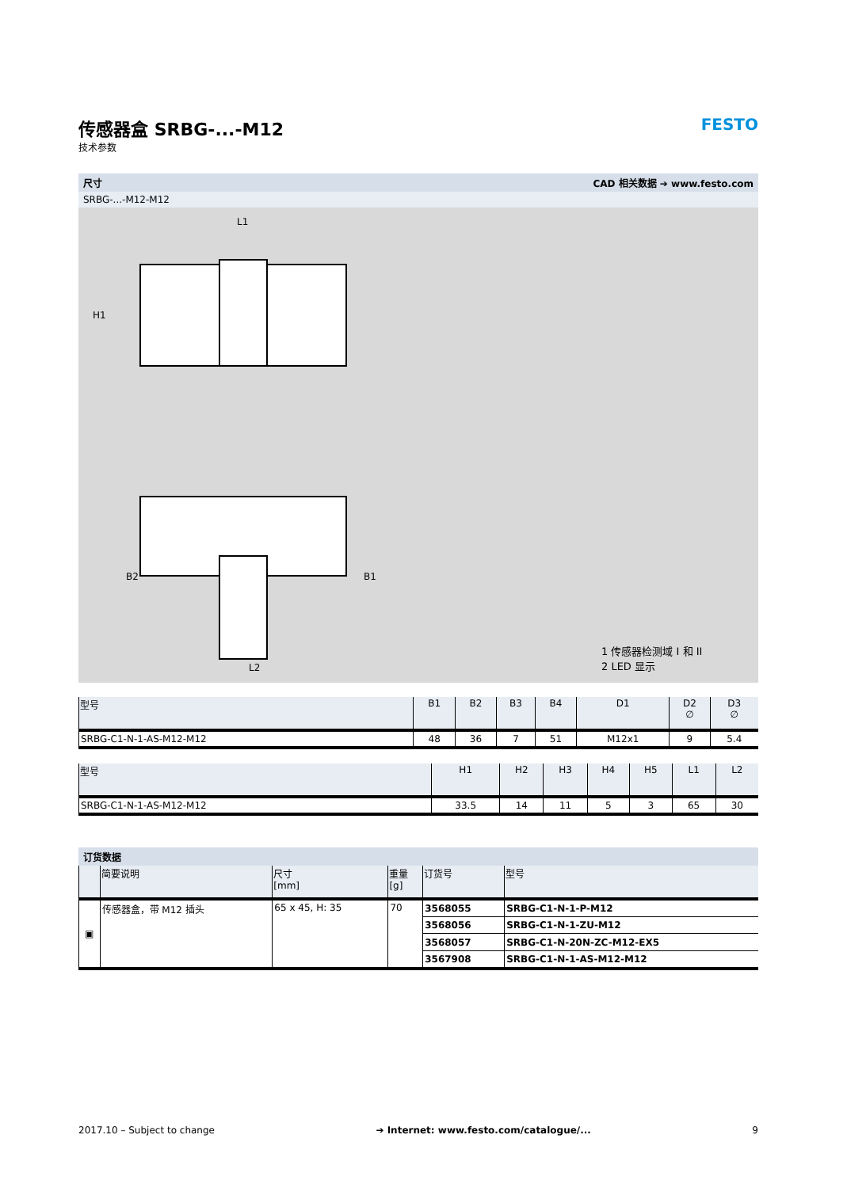传感器盒 SRBG-...-M12
技术参数
FESTO
尺寸 CAD 相关数据 ➔ www.festo.com
SRBG-...-M12-M12
L1
H1
L2
B2
B1
1 传感器检测域 I 和 II
2 LED 显示
| 型号 | B1 | B2 | B3 | B4 | D1 | D2 ∅ | D3 ∅ |
| --- | --- | --- | --- | --- | --- | --- | --- |
| SRBG-C1-N-1-AS-M12-M12 | 48 | 36 | 7 | 51 | M12x1 | 9 | 5.4 |
| 型号 | H1 | H2 | H3 | H4 | H5 | L1 | L2 |
| --- | --- | --- | --- | --- | --- | --- | --- |
| SRBG-C1-N-1-AS-M12-M12 | 33.5 | 14 | 11 | 5 | 3 | 65 | 30 |
订货数据
| | 简要说明 | 尺寸 [mm] | 重量 [g] | 订货号 | 型号 |
| --- | --- | --- | --- | --- | --- |
| ▣ | 传感器盒，带 M12 插头 | 65 x 45, H: 35 | 70 | 3568055 | SRBG-C1-N-1-P-M12 |
| | | | | 3568056 | SRBG-C1-N-1-ZU-M12 |
| | | | | 3568057 | SRBG-C1-N-20N-ZC-M12-EX5 |
| | | | | 3567908 | SRBG-C1-N-1-AS-M12-M12 |
2017.10 – Subject to change ➔ Internet: www.festo.com/catalogue/... 9